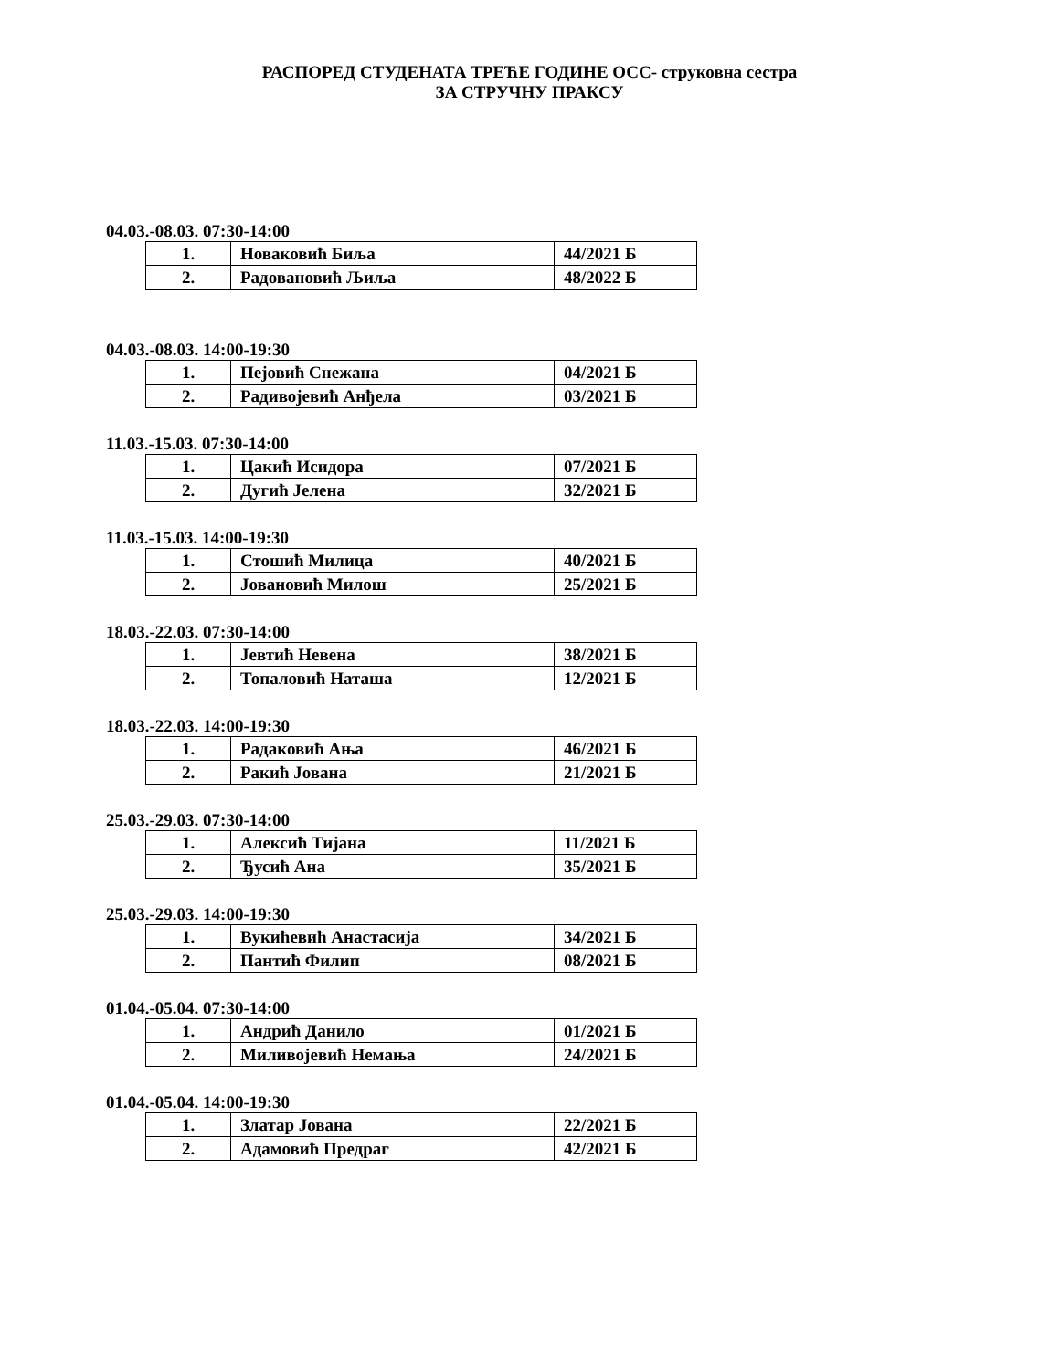РАСПОРЕД СТУДЕНАТА ТРЕЋЕ ГОДИНЕ ОСС- струковна сестра
ЗА СТРУЧНУ ПРАКСУ
04.03.-08.03. 07:30-14:00
| 1. | Новаковић Биља | 44/2021 Б |
| 2. | Радовановић Љиља | 48/2022 Б |
04.03.-08.03. 14:00-19:30
| 1. | Пејовић Снежана | 04/2021 Б |
| 2. | Радивојевић Анђела | 03/2021 Б |
11.03.-15.03. 07:30-14:00
| 1. | Цакић Исидора | 07/2021 Б |
| 2. | Дугић Јелена | 32/2021 Б |
11.03.-15.03. 14:00-19:30
| 1. | Стошић Милица | 40/2021 Б |
| 2. | Јовановић Милош | 25/2021 Б |
18.03.-22.03. 07:30-14:00
| 1. | Јевтић Невена | 38/2021 Б |
| 2. | Топаловић Наташа | 12/2021 Б |
18.03.-22.03. 14:00-19:30
| 1. | Радаковић Ања | 46/2021 Б |
| 2. | Ракић Јована | 21/2021 Б |
25.03.-29.03. 07:30-14:00
| 1. | Алексић Тијана | 11/2021 Б |
| 2. | Ђусић Ана | 35/2021 Б |
25.03.-29.03. 14:00-19:30
| 1. | Вукићевић Анастасија | 34/2021 Б |
| 2. | Пантић Филип | 08/2021 Б |
01.04.-05.04. 07:30-14:00
| 1. | Андрић Данило | 01/2021 Б |
| 2. | Миливојевић Немања | 24/2021 Б |
01.04.-05.04. 14:00-19:30
| 1. | Златар Јована | 22/2021 Б |
| 2. | Адамовић Предраг | 42/2021 Б |